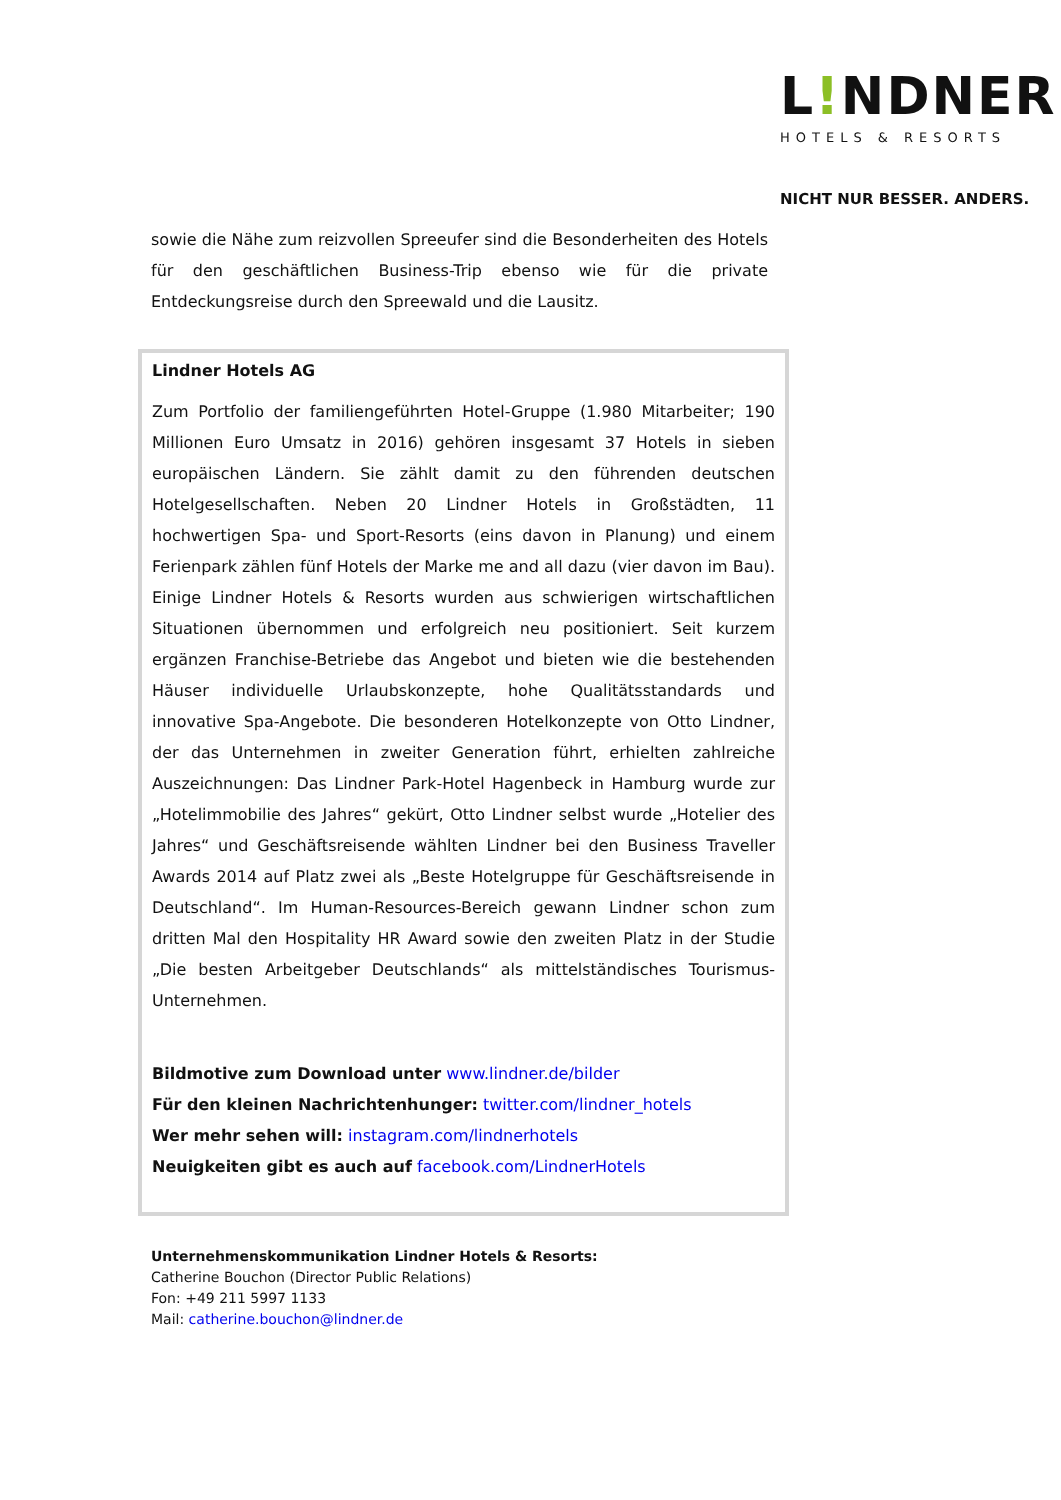L!NDNER
HOTELS & RESORTS
NICHT NUR BESSER. ANDERS.
sowie die Nähe zum reizvollen Spreeufer sind die Besonderheiten des Hotels für den geschäftlichen Business-Trip ebenso wie für die private Entdeckungsreise durch den Spreewald und die Lausitz.
Lindner Hotels AG
Zum Portfolio der familiengeführten Hotel-Gruppe (1.980 Mitarbeiter; 190 Millionen Euro Umsatz in 2016) gehören insgesamt 37 Hotels in sieben europäischen Ländern. Sie zählt damit zu den führenden deutschen Hotelgesellschaften. Neben 20 Lindner Hotels in Großstädten, 11 hochwertigen Spa- und Sport-Resorts (eins davon in Planung) und einem Ferienpark zählen fünf Hotels der Marke me and all dazu (vier davon im Bau). Einige Lindner Hotels & Resorts wurden aus schwierigen wirtschaftlichen Situationen übernommen und erfolgreich neu positioniert. Seit kurzem ergänzen Franchise-Betriebe das Angebot und bieten wie die bestehenden Häuser individuelle Urlaubskonzepte, hohe Qualitätsstandards und innovative Spa-Angebote. Die besonderen Hotelkonzepte von Otto Lindner, der das Unternehmen in zweiter Generation führt, erhielten zahlreiche Auszeichnungen: Das Lindner Park-Hotel Hagenbeck in Hamburg wurde zur „Hotelimmobilie des Jahres“ gekürt, Otto Lindner selbst wurde „Hotelier des Jahres“ und Geschäftsreisende wählten Lindner bei den Business Traveller Awards 2014 auf Platz zwei als „Beste Hotelgruppe für Geschäftsreisende in Deutschland“. Im Human-Resources-Bereich gewann Lindner schon zum dritten Mal den Hospitality HR Award sowie den zweiten Platz in der Studie „Die besten Arbeitgeber Deutschlands“ als mittelständisches Tourismus-Unternehmen.
Bildmotive zum Download unter www.lindner.de/bilder
Für den kleinen Nachrichtenhunger: twitter.com/lindner_hotels
Wer mehr sehen will: instagram.com/lindnerhotels
Neuigkeiten gibt es auch auf facebook.com/LindnerHotels
Unternehmenskommunikation Lindner Hotels & Resorts:
Catherine Bouchon (Director Public Relations)
Fon: +49 211 5997 1133
Mail: catherine.bouchon@lindner.de